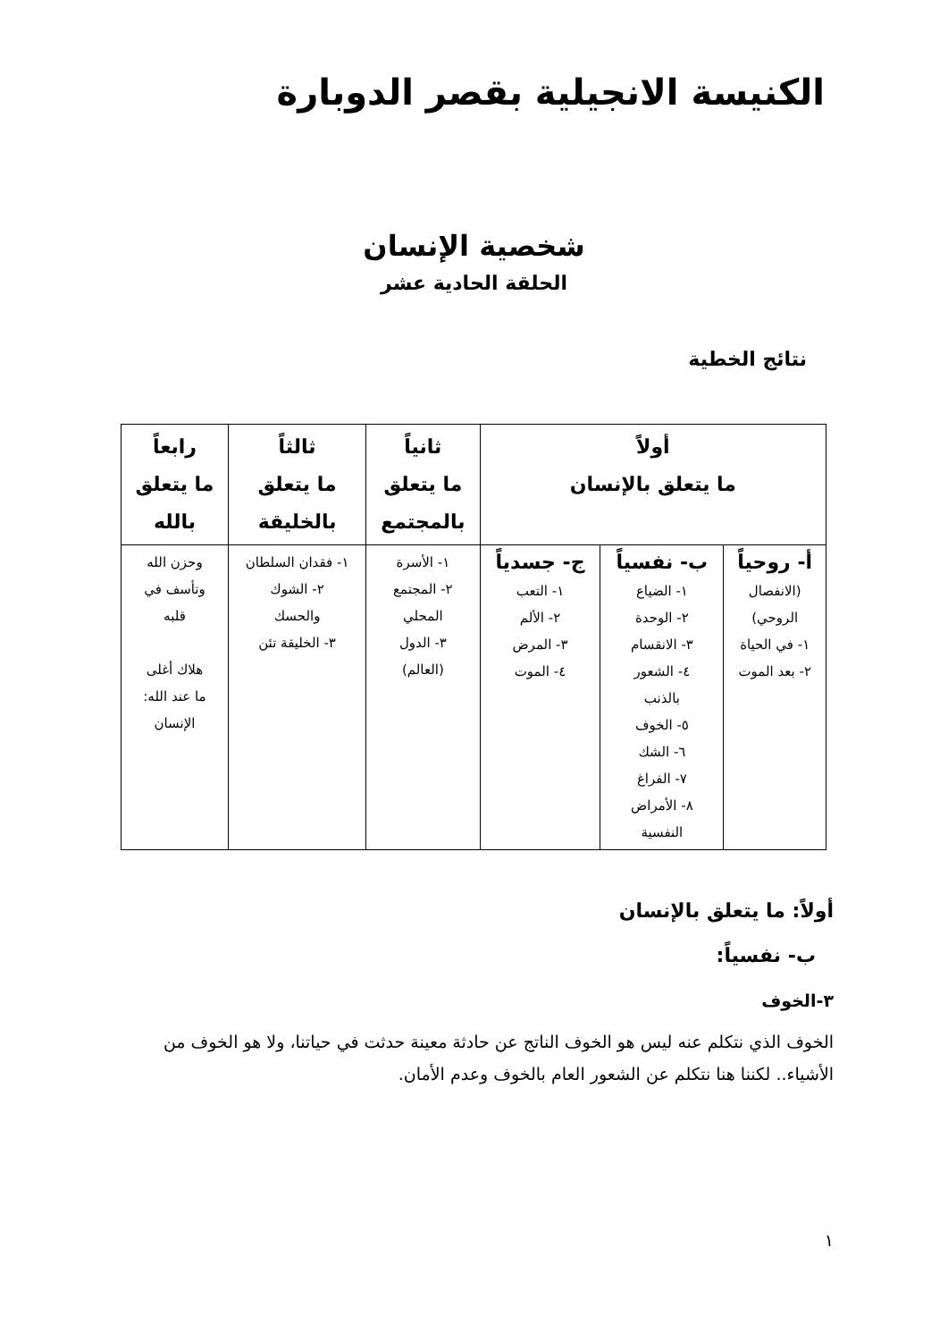الكنيسة الانجيلية بقصر الدوبارة
شخصية الإنسان
الحلقة الحادية عشر
نتائج الخطية
| أولاً ما يتعلق بالإنسان | | | ثانياً ما يتعلق بالمجتمع | ثالثاً ما يتعلق بالخليقة | رابعاً ما يتعلق بالله |
| --- | --- | --- | --- | --- | --- |
| أ- روحياً (الانفصال الروحي) ١- في الحياة ٢- بعد الموت | ب- نفسياً ١- الضياع ٢- الوحدة ٣- الانقسام ٤- الشعور بالذنب ٥- الخوف ٦- الشك ٧- الفراغ ٨- الأمراض النفسية | ج- جسدياً ١- التعب ٢- الألم ٣- المرض ٤- الموت | ١- الأسرة ٢- المجتمع المحلي ٣- الدول (العالم) | ١- فقدان السلطان ٢- الشوك والحسك ٣- الخليقة تئن | وحزن الله وتأسف في قلبه هلاك أغلى ما عند الله: الإنسان |
أولاً: ما يتعلق بالإنسان
ب- نفسياً:
٣-الخوف
الخوف الذي نتكلم عنه ليس هو الخوف الناتج عن حادثة معينة حدثت في حياتنا، ولا هو الخوف من الأشياء.. لكننا هنا نتكلم عن الشعور العام بالخوف وعدم الأمان.
١